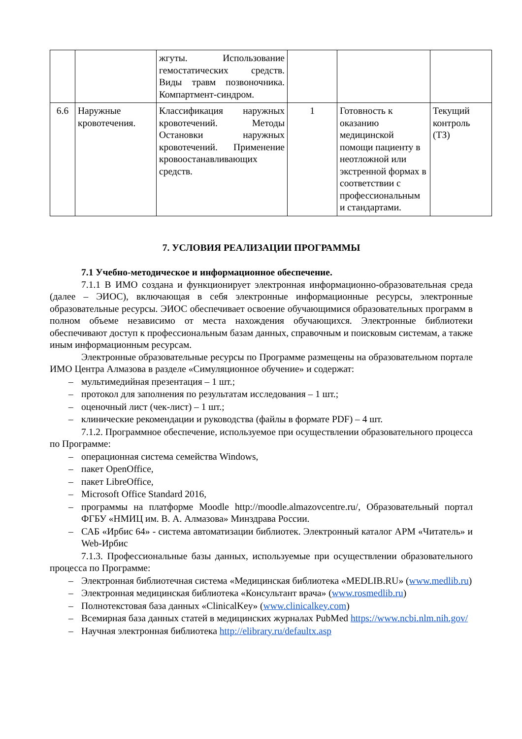| | | жгуты. Использование гемостатических средств. Виды травм позвоночника. Компартмент-синдром. | | | |
| 6.6 | Наружные кровотечения. | Классификация наружных кровотечений. Методы Остановки наружных кровотечений. Применение кровоостанавливающих средств. | 1 | Готовность к оказанию медицинской помощи пациенту в неотложной или экстренной формах в соответствии с профессиональным и стандартами. | Текущий контроль (ТЗ) |
7. УСЛОВИЯ РЕАЛИЗАЦИИ ПРОГРАММЫ
7.1 Учебно-методическое и информационное обеспечение.
7.1.1 В ИМО создана и функционирует электронная информационно-образовательная среда (далее – ЭИОС), включающая в себя электронные информационные ресурсы, электронные образовательные ресурсы. ЭИОС обеспечивает освоение обучающимися образовательных программ в полном объеме независимо от места нахождения обучающихся. Электронные библиотеки обеспечивают доступ к профессиональным базам данных, справочным и поисковым системам, а также иным информационным ресурсам.
Электронные образовательные ресурсы по Программе размещены на образовательном портале ИМО Центра Алмазова в разделе «Симуляционное обучение» и содержат:
– мультимедийная презентация – 1 шт.;
– протокол для заполнения по результатам исследования – 1 шт.;
– оценочный лист (чек-лист) – 1 шт.;
– клинические рекомендации и руководства (файлы в формате PDF) – 4 шт.
7.1.2. Программное обеспечение, используемое при осуществлении образовательного процесса по Программе:
– операционная система семейства Windows,
– пакет OpenOffice,
– пакет LibreOffice,
– Microsoft Office Standard 2016,
– программы на платформе Moodle http://moodle.almazovcentre.ru/, Образовательный портал ФГБУ «НМИЦ им. В. А. Алмазова» Минздрава России.
– САБ «Ирбис 64» - система автоматизации библиотек. Электронный каталог АРМ «Читатель» и Web-Ирбис
7.1.3. Профессиональные базы данных, используемые при осуществлении образовательного процесса по Программе:
– Электронная библиотечная система «Медицинская библиотека «MEDLIB.RU» (www.medlib.ru)
– Электронная медицинская библиотека «Консультант врача» (www.rosmedlib.ru)
– Полнотекстовая база данных «ClinicalKey» (www.clinicalkey.com)
– Всемирная база данных статей в медицинских журналах PubMed https://www.ncbi.nlm.nih.gov/
– Научная электронная библиотека http://elibrary.ru/defaultx.asp